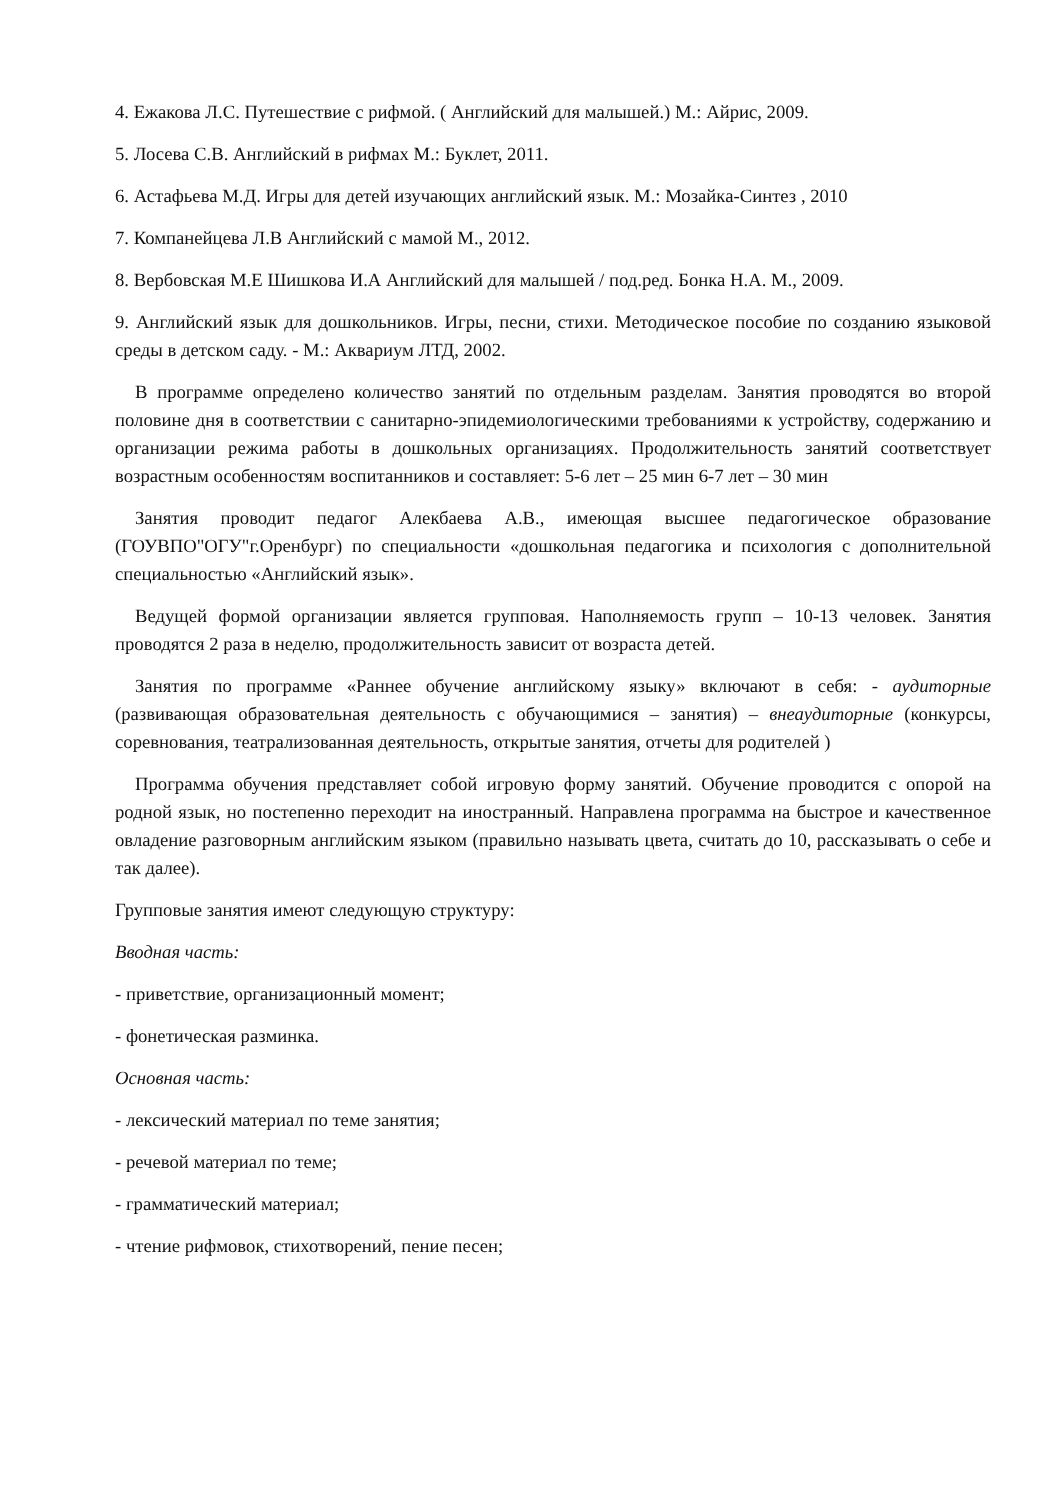4. Ежакова Л.С. Путешествие с рифмой. ( Английский для малышей.) М.: Айрис, 2009.
5. Лосева С.В. Английский в рифмах М.: Буклет, 2011.
6. Астафьева М.Д. Игры для детей изучающих английский язык. М.: Мозайка-Синтез , 2010
7. Компанейцева Л.В Английский с мамой М., 2012.
8. Вербовская М.Е Шишкова И.А Английский для малышей / под.ред. Бонка Н.А. М., 2009.
9. Английский язык для дошкольников. Игры, песни, стихи. Методическое пособие по созданию языковой среды в детском саду. - М.: Аквариум ЛТД, 2002.
В программе определено количество занятий по отдельным разделам. Занятия проводятся во второй половине дня в соответствии с санитарно-эпидемиологическими требованиями к устройству, содержанию и организации режима работы в дошкольных организациях. Продолжительность занятий соответствует возрастным особенностям воспитанников и составляет: 5-6 лет – 25 мин 6-7 лет – 30 мин
Занятия проводит педагог Алекбаева А.В., имеющая высшее педагогическое образование (ГОУВПО"ОГУ"г.Оренбург) по специальности «дошкольная педагогика и психология с дополнительной специальностью «Английский язык».
Ведущей формой организации является групповая. Наполняемость групп – 10-13 человек. Занятия проводятся 2 раза в неделю, продолжительность зависит от возраста детей.
Занятия по программе «Раннее обучение английскому языку» включают в себя: - аудиторные (развивающая образовательная деятельность с обучающимися – занятия) – внеаудиторные (конкурсы, соревнования, театрализованная деятельность, открытые занятия, отчеты для родителей )
Программа обучения представляет собой игровую форму занятий. Обучение проводится с опорой на родной язык, но постепенно переходит на иностранный. Направлена программа на быстрое и качественное овладение разговорным английским языком (правильно называть цвета, считать до 10, рассказывать о себе и так далее).
Групповые занятия имеют следующую структуру:
Вводная часть:
- приветствие, организационный момент;
- фонетическая разминка.
Основная часть:
- лексический материал по теме занятия;
- речевой материал по теме;
- грамматический материал;
- чтение рифмовок, стихотворений, пение песен;